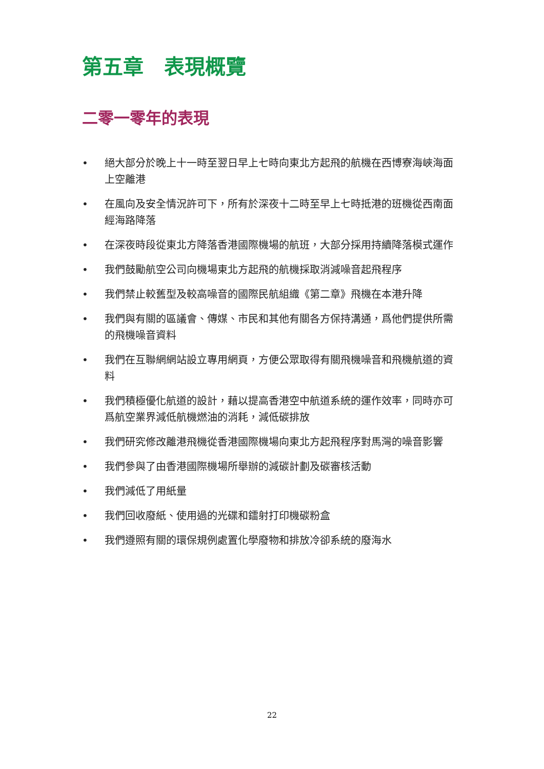第五章　表現概覽
二零一零年的表現
• 絕大部分於晚上十一時至翌日早上七時向東北方起飛的航機在西博寮海峽海面上空離港
• 在風向及安全情況許可下，所有於深夜十二時至早上七時抵港的班機從西南面經海路降落
• 在深夜時段從東北方降落香港國際機場的航班，大部分採用持續降落模式運作
• 我們鼓勵航空公司向機場東北方起飛的航機採取消減噪音起飛程序
• 我們禁止較舊型及較高噪音的國際民航組織《第二章》飛機在本港升降
• 我們與有關的區議會、傳媒、市民和其他有關各方保持溝通，爲他們提供所需的飛機噪音資料
• 我們在互聯網網站設立專用網頁，方便公眾取得有關飛機噪音和飛機航道的資料
• 我們積極優化航道的設計，藉以提高香港空中航道系統的運作效率，同時亦可爲航空業界減低航機燃油的消耗，減低碳排放
• 我們研究修改離港飛機從香港國際機場向東北方起飛程序對馬灣的噪音影響
• 我們參與了由香港國際機場所舉辦的減碳計劃及碳審核活動
• 我們減低了用紙量
• 我們回收廢紙、使用過的光碟和鐳射打印機碳粉盒
• 我們遵照有關的環保規例處置化學廢物和排放冷卻系統的廢海水
22